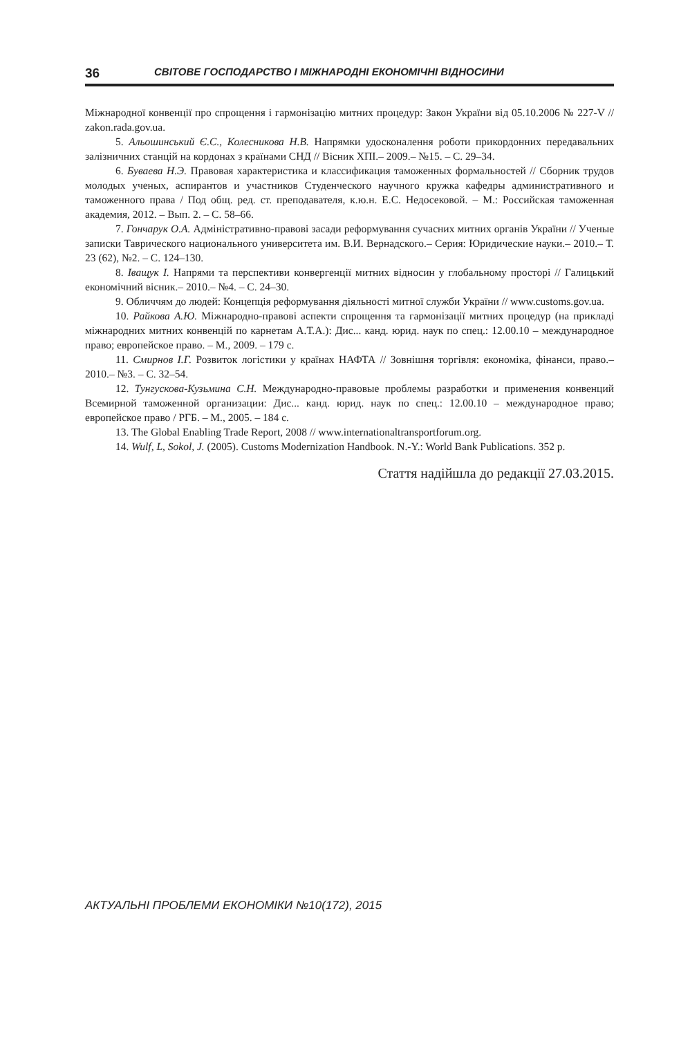36 СВІТОВЕ ГОСПОДАРСТВО І МІЖНАРОДНІ ЕКОНОМІЧНІ ВІДНОСИНИ
Міжнародної конвенції про спрощення і гармонізацію митних процедур: Закон України від 05.10.2006 № 227-V // zakon.rada.gov.ua.
5. Альошинський Є.С., Колесникова Н.В. Напрямки удосконалення роботи прикордонних передавальних залізничних станцій на кордонах з країнами СНД // Вісник ХПІ.– 2009.– №15. – С. 29–34.
6. Буваева Н.Э. Правовая характеристика и классификация таможенных формальностей // Сборник трудов молодых ученых, аспирантов и участников Студенческого научного кружка кафедры административного и таможенного права / Под общ. ред. ст. преподавателя, к.ю.н. Е.С. Недосековой. – М.: Российская таможенная академия, 2012. – Вып. 2. – С. 58–66.
7. Гончарук О.А. Адміністративно-правові засади реформування сучасних митних органів України // Ученые записки Таврического национального университета им. В.И. Вернадского.– Серия: Юридические науки.– 2010.– Т. 23 (62), №2. – С. 124–130.
8. Іващук І. Напрями та перспективи конвергенції митних відносин у глобальному просторі // Галицький економічний вісник.– 2010.– №4. – С. 24–30.
9. Обличчям до людей: Концепція реформування діяльності митної служби України // www.customs.gov.ua.
10. Райкова А.Ю. Міжнародно-правові аспекти спрощення та гармонізації митних процедур (на прикладі міжнародних митних конвенцій по карнетам А.Т.А.): Дис... канд. юрид. наук по спец.: 12.00.10 – международное право; европейское право. – М., 2009. – 179 с.
11. Смирнов І.Г. Розвиток логістики у країнах НАФТА // Зовнішня торгівля: економіка, фінанси, право.– 2010.– №3. – С. 32–54.
12. Тунгускова-Кузьмина С.Н. Международно-правовые проблемы разработки и применения конвенций Всемирной таможенной организации: Дис... канд. юрид. наук по спец.: 12.00.10 – международное право; европейское право / РГБ. – М., 2005. – 184 с.
13. The Global Enabling Trade Report, 2008 // www.internationaltransportforum.org.
14. Wulf, L, Sokol, J. (2005). Customs Modernization Handbook. N.-Y.: World Bank Publications. 352 p.
Стаття надійшла до редакції 27.03.2015.
АКТУАЛЬНІ ПРОБЛЕМИ ЕКОНОМІКИ №10(172), 2015